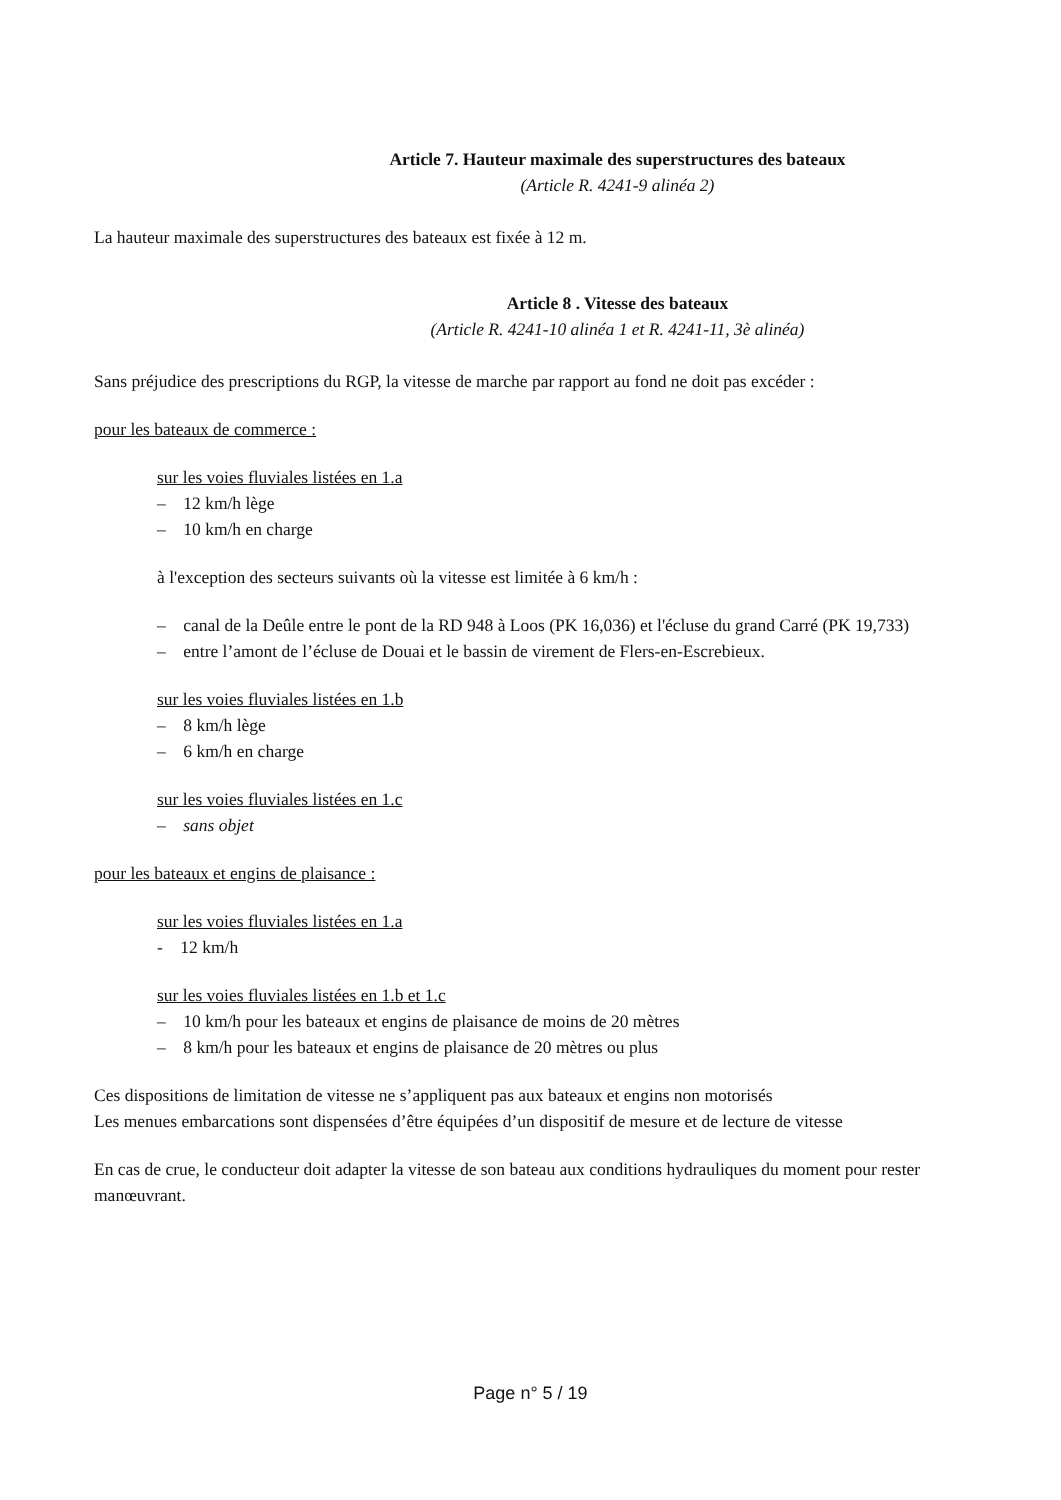Article 7. Hauteur maximale des superstructures des bateaux
(Article R. 4241-9 alinéa 2)
La hauteur maximale des superstructures des bateaux est fixée à 12 m.
Article 8 . Vitesse des bateaux
(Article R. 4241-10 alinéa 1 et R. 4241-11, 3è alinéa)
Sans préjudice des prescriptions du RGP, la vitesse de marche par rapport au fond ne doit pas excéder :
pour les bateaux de commerce :
sur les voies fluviales listées en 1.a
– 12 km/h lège
– 10 km/h en charge
à l'exception des secteurs suivants où la vitesse est limitée à 6 km/h :
– canal de la Deûle entre le pont de la RD 948 à Loos (PK 16,036) et l'écluse du grand Carré (PK 19,733)
– entre l’amont de l’écluse de Douai et le bassin de virement de Flers-en-Escrebieux.
sur les voies fluviales listées en 1.b
– 8 km/h lège
– 6 km/h en charge
sur les voies fluviales listées en 1.c
– sans objet
pour les bateaux et engins de plaisance :
sur les voies fluviales listées en 1.a
- 12 km/h
sur les voies fluviales listées en 1.b et 1.c
– 10 km/h pour les bateaux et engins de plaisance de moins de 20 mètres
– 8 km/h pour les bateaux et engins de plaisance de 20 mètres ou plus
Ces dispositions de limitation de vitesse ne s’appliquent pas aux bateaux et engins non motorisés
Les menues embarcations sont dispensées d’être équipées d’un dispositif de mesure et de lecture de vitesse
En cas de crue, le conducteur doit adapter la vitesse de son bateau aux conditions hydrauliques du moment pour rester manœuvrant.
Page n° 5 / 19